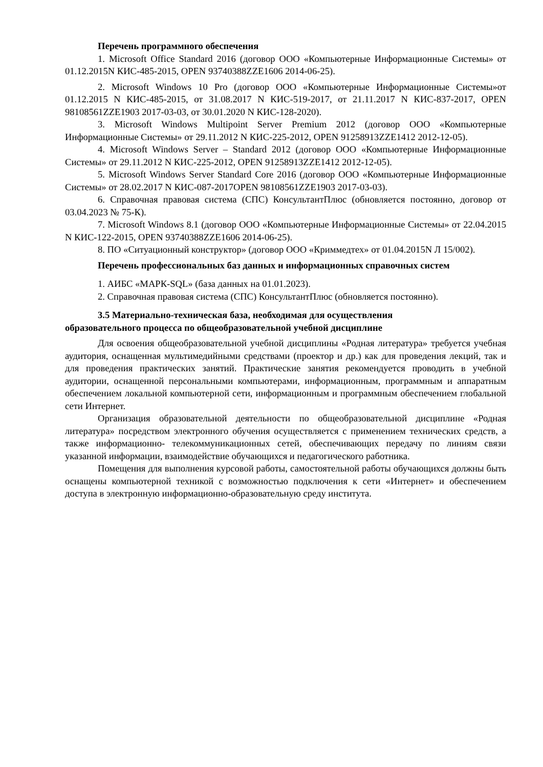Перечень программного обеспечения
1. Microsoft Office Standard 2016 (договор ООО «Компьютерные Информационные Системы» от 01.12.2015N КИС-485-2015, OPEN 93740388ZZE1606 2014-06-25).
2. Microsoft Windows 10 Pro (договор ООО «Компьютерные Информационные Системы»от 01.12.2015 N КИС-485-2015, от 31.08.2017 N КИС-519-2017, от 21.11.2017 N КИС-837-2017, OPEN 98108561ZZE1903 2017-03-03, от 30.01.2020 N КИС-128-2020).
3. Microsoft Windows Multipoint Server Premium 2012 (договор ООО «Компьютерные Информационные Системы» от 29.11.2012 N КИС-225-2012, OPEN 91258913ZZE1412 2012-12-05).
4. Microsoft Windows Server – Standard 2012 (договор ООО «Компьютерные Информационные Системы» от 29.11.2012 N КИС-225-2012, OPEN 91258913ZZE1412 2012-12-05).
5. Microsoft Windows Server Standard Core 2016 (договор ООО «Компьютерные Информационные Системы» от 28.02.2017 N КИС-087-2017OPEN 98108561ZZE1903 2017-03-03).
6. Справочная правовая система (СПС) КонсультантПлюс (обновляется постоянно, договор от 03.04.2023 № 75-К).
7. Microsoft Windows 8.1 (договор ООО «Компьютерные Информационные Системы» от 22.04.2015 N КИС-122-2015, OPEN 93740388ZZE1606 2014-06-25).
8. ПО «Ситуационный конструктор» (договор ООО «Криммедтех» от 01.04.2015N Л 15/002).
Перечень профессиональных баз данных и информационных справочных систем
1. АИБС «МАРК-SQL» (база данных на 01.01.2023).
2. Справочная правовая система (СПС) КонсультантПлюс (обновляется постоянно).
3.5 Материально-техническая база, необходимая для осуществления
образовательного процесса по общеобразовательной учебной дисциплине
Для освоения общеобразовательной учебной дисциплины «Родная литература» требуется учебная аудитория, оснащенная мультимедийными средствами (проектор и др.) как для проведения лекций, так и для проведения практических занятий. Практические занятия рекомендуется проводить в учебной аудитории, оснащенной персональными компьютерами, информационным, программным и аппаратным обеспечением локальной компьютерной сети, информационным и программным обеспечением глобальной сети Интернет.
Организация образовательной деятельности по общеобразовательной дисциплине «Родная литература» посредством электронного обучения осуществляется с применением технических средств, а также информационно- телекоммуникационных сетей, обеспечивающих передачу по линиям связи указанной информации, взаимодействие обучающихся и педагогического работника.
Помещения для выполнения курсовой работы, самостоятельной работы обучающихся должны быть оснащены компьютерной техникой с возможностью подключения к сети «Интернет» и обеспечением доступа в электронную информационно-образовательную среду института.